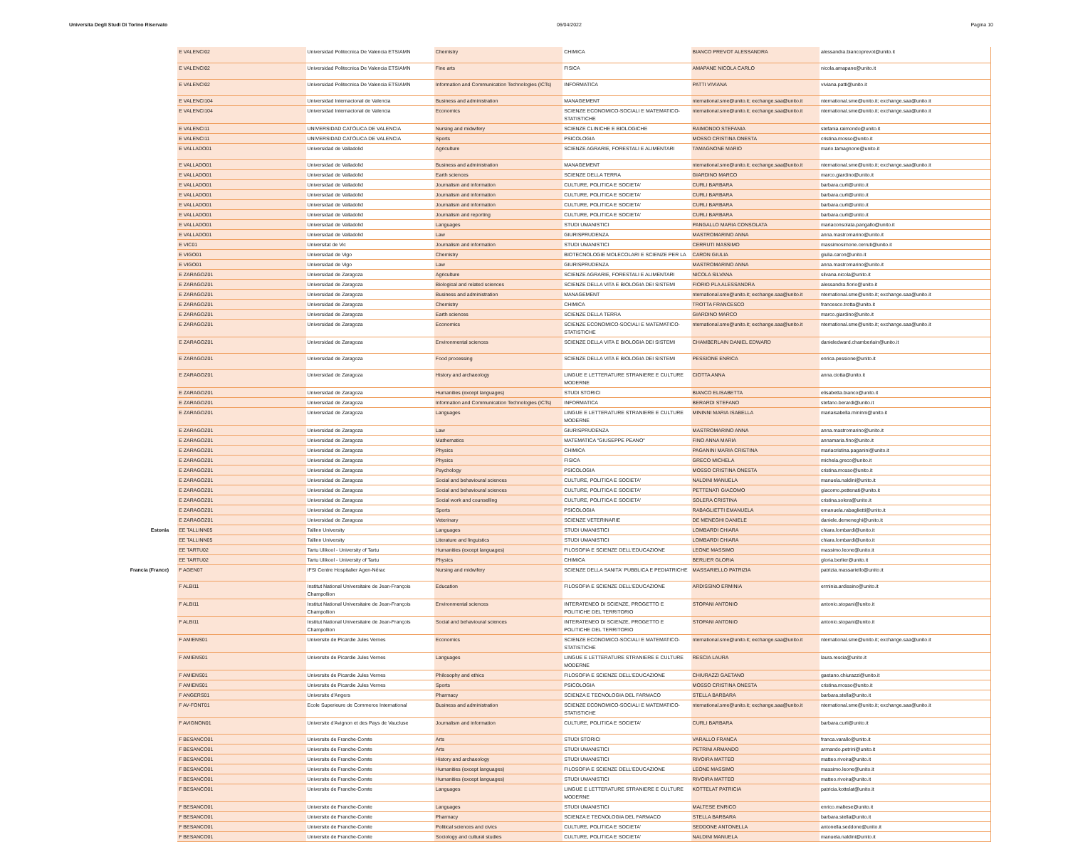Universita Degli Studi Di Torino Riservato 06/04/2022 Pagina 10
| | E VALENCI02 | Universidad Politecnica De Valencia ETSIAMN | Chemistry | CHIMICA | BIANCO PREVOT ALESSANDRA | alessandra.biancoprevot@unito.it |
| | E VALENCI02 | Universidad Politecnica De Valencia ETSIAMN | Fine arts | FISICA | AMAPANE NICOLA CARLO | nicola.amapane@unito.it |
| | E VALENCI02 | Universidad Politecnica De Valencia ETSIAMN | Information and Communication Technologies (ICTs) | INFORMATICA | PATTI VIVIANA | viviana.patti@unito.it |
| | E VALENCI104 | Universidad Internacional de Valencia | Business and administration | MANAGEMENT | nternational.sme@unito.it; exchange.saa@unito.it | nternational.sme@unito.it; exchange.saa@unito.it |
| | E VALENCI104 | Universidad Internacional de Valencia | Economics | SCIENZE ECONOMICO-SOCIALI E MATEMATICO-STATISTICHE | nternational.sme@unito.it; exchange.saa@unito.it | nternational.sme@unito.it; exchange.saa@unito.it |
| | E VALENCI11 | UNIVERSIDAD CATÓLICA DE VALENCIA | Nursing and midwifery | SCIENZE CLINICHE E BIOLOGICHE | RAIMONDO STEFANIA | stefania.raimondo@unito.it |
| | E VALENCI11 | UNIVERSIDAD CATÓLICA DE VALENCIA | Sports | PSICOLOGIA | MOSSO CRISTINA ONESTA | cristina.mosso@unito.it |
| | E VALLADO01 | Universidad de Valladolid | Agriculture | SCIENZE AGRARIE, FORESTALI E ALIMENTARI | TAMAGNONE MARIO | mario.tamagnone@unito.it |
| | E VALLADO01 | Universidad de Valladolid | Business and administration | MANAGEMENT | nternational.sme@unito.it; exchange.saa@unito.it | nternational.sme@unito.it; exchange.saa@unito.it |
| | E VALLADO01 | Universidad de Valladolid | Earth sciences | SCIENZE DELLA TERRA | GIARDINO MARCO | marco.giardino@unito.it |
| | E VALLADO01 | Universidad de Valladolid | Journalism and information | CULTURE, POLITICA E SOCIETA' | CURLI BARBARA | barbara.curli@unito.it |
| | E VALLADO01 | Universidad de Valladolid | Journalism and information | CULTURE, POLITICA E SOCIETA' | CURLI BARBARA | barbara.curli@unito.it |
| | E VALLADO01 | Universidad de Valladolid | Journalism and information | CULTURE, POLITICA E SOCIETA' | CURLI BARBARA | barbara.curli@unito.it |
| | E VALLADO01 | Universidad de Valladolid | Journalism and reporting | CULTURE, POLITICA E SOCIETA' | CURLI BARBARA | barbara.curli@unito.it |
| | E VALLADO01 | Universidad de Valladolid | Languages | STUDI UMANISTICI | PANGALLO MARIA CONSOLATA | mariaconsolata.pangallo@unito.it |
| | E VALLADO01 | Universidad de Valladolid | Law | GIURISPRUDENZA | MASTROMARINO ANNA | anna.mastromarino@unito.it |
| | E VIC01 | Universitat de Vic | Journalism and information | STUDI UMANISTICI | CERRUTI MASSIMO | massimosimone.cerruti@unito.it |
| | E VIGO01 | Universidad de Vigo | Chemistry | BIOTECNOLOGIE MOLECOLARI E SCIENZE PER LA | CARON GIULIA | giulia.caron@unito.it |
| | E VIGO01 | Universidad de Vigo | Law | GIURISPRUDENZA | MASTROMARINO ANNA | anna.mastromarino@unito.it |
| | E ZARAGOZ01 | Universidad de Zaragoza | Agriculture | SCIENZE AGRARIE, FORESTALI E ALIMENTARI | NICOLA SILVANA | silvana.nicola@unito.it |
| | E ZARAGOZ01 | Universidad de Zaragoza | Biological and related sciences | SCIENZE DELLA VITA E BIOLOGIA DEI SISTEMI | FIORIO PLA ALESSANDRA | alessandra.fiorio@unito.it |
| | E ZARAGOZ01 | Universidad de Zaragoza | Business and administration | MANAGEMENT | nternational.sme@unito.it; exchange.saa@unito.it | nternational.sme@unito.it; exchange.saa@unito.it |
| | E ZARAGOZ01 | Universidad de Zaragoza | Chemistry | CHIMICA | TROTTA FRANCESCO | francesco.trotta@unito.it |
| | E ZARAGOZ01 | Universidad de Zaragoza | Earth sciences | SCIENZE DELLA TERRA | GIARDINO MARCO | marco.giardino@unito.it |
| | E ZARAGOZ01 | Universidad de Zaragoza | Economics | SCIENZE ECONOMICO-SOCIALI E MATEMATICO-STATISTICHE | nternational.sme@unito.it; exchange.saa@unito.it | nternational.sme@unito.it; exchange.saa@unito.it |
| | E ZARAGOZ01 | Universidad de Zaragoza | Environmental sciences | SCIENZE DELLA VITA E BIOLOGIA DEI SISTEMI | CHAMBERLAIN DANIEL EDWARD | danieledward.chamberlain@unito.it |
| | E ZARAGOZ01 | Universidad de Zaragoza | Food processing | SCIENZE DELLA VITA E BIOLOGIA DEI SISTEMI | PESSIONE ENRICA | enrica.pessione@unito.it |
| | E ZARAGOZ01 | Universidad de Zaragoza | History and archaeology | LINGUE E LETTERATURE STRANIERE E CULTURE MODERNE | CIOTTA ANNA | anna.ciotta@unito.it |
| | E ZARAGOZ01 | Universidad de Zaragoza | Humanities (except languages) | STUDI STORICI | BIANCO ELISABETTA | elisabetta.bianco@unito.it |
| | E ZARAGOZ01 | Universidad de Zaragoza | Information and Communication Technologies (ICTs) | INFORMATICA | BERARDI STEFANO | stefano.berardi@unito.it |
| | E ZARAGOZ01 | Universidad de Zaragoza | Languages | LINGUE E LETTERATURE STRANIERE E CULTURE MODERNE | MININNI MARIA ISABELLA | mariaisabella.mininni@unito.it |
| | E ZARAGOZ01 | Universidad de Zaragoza | Law | GIURISPRUDENZA | MASTROMARINO ANNA | anna.mastromarino@unito.it |
| | E ZARAGOZ01 | Universidad de Zaragoza | Mathematics | MATEMATICA "GIUSEPPE PEANO" | FINO ANNA MARIA | annamaria.fino@unito.it |
| | E ZARAGOZ01 | Universidad de Zaragoza | Physics | CHIMICA | PAGANINI MARIA CRISTINA | mariacristina.paganini@unito.it |
| | E ZARAGOZ01 | Universidad de Zaragoza | Physics | FISICA | GRECO MICHELA | michela.greco@unito.it |
| | E ZARAGOZ01 | Universidad de Zaragoza | Psychology | PSICOLOGIA | MOSSO CRISTINA ONESTA | cristina.mosso@unito.it |
| | E ZARAGOZ01 | Universidad de Zaragoza | Social and behavioural sciences | CULTURE, POLITICA E SOCIETA' | NALDINI MANUELA | manuela.naldini@unito.it |
| | E ZARAGOZ01 | Universidad de Zaragoza | Social and behavioural sciences | CULTURE, POLITICA E SOCIETA' | PETTENATI GIACOMO | giacomo.pettenati@unito.it |
| | E ZARAGOZ01 | Universidad de Zaragoza | Social work and counselling | CULTURE, POLITICA E SOCIETA' | SOLERA CRISTINA | cristina.solera@unito.it |
| | E ZARAGOZ01 | Universidad de Zaragoza | Sports | PSICOLOGIA | RABAGLIETTI EMANUELA | emanuela.rabaglietti@unito.it |
| | E ZARAGOZ01 | Universidad de Zaragoza | Veterinary | SCIENZE VETERINARIE | DE MENEGHI DANIELE | daniele.demeneghi@unito.it |
| Estonia | EE TALLINN05 | Tallinn University | Languages | STUDI UMANISTICI | LOMBARDI CHIARA | chiara.lombardi@unito.it |
| | EE TALLINN05 | Tallinn University | Literature and linguistics | STUDI UMANISTICI | LOMBARDI CHIARA | chiara.lombardi@unito.it |
| | EE TARTU02 | Tartu Ulikool - University of Tartu | Humanities (except languages) | FILOSOFIA E SCIENZE DELL'EDUCAZIONE | LEONE MASSIMO | massimo.leone@unito.it |
| | EE TARTU02 | Tartu Ulikool - University of Tartu | Physics | CHIMICA | BERLIER GLORIA | gloria.berlier@unito.it |
| Francia (France) | F AGEN07 | IFSI Centre Hospitalier Agen-Nérac | Nursing and midwifery | SCIENZE DELLA SANITA' PUBBLICA E PEDIATRICHE | MASSARIELLO PATRIZIA | patrizia.massariello@unito.it |
| | F ALBI11 | Institut National Universitaire de Jean-François Champollion | Education | FILOSOFIA E SCIENZE DELL'EDUCAZIONE | ARDISSINO ERMINIA | erminia.ardissino@unito.it |
| | F ALBI11 | Institut National Universitaire de Jean-François Champollion | Environmental sciences | INTERATENEO DI SCIENZE, PROGETTO E POLITICHE DEL TERRITORIO | STOPANI ANTONIO | antonio.stopani@unito.it |
| | F ALBI11 | Institut National Universitaire de Jean-François Champollion | Social and behavioural sciences | INTERATENEO DI SCIENZE, PROGETTO E POLITICHE DEL TERRITORIO | STOPANI ANTONIO | antonio.stopani@unito.it |
| | F AMIENS01 | Universite de Picardie Jules Vernes | Economics | SCIENZE ECONOMICO-SOCIALI E MATEMATICO-STATISTICHE | nternational.sme@unito.it; exchange.saa@unito.it | nternational.sme@unito.it; exchange.saa@unito.it |
| | F AMIENS01 | Universite de Picardie Jules Vernes | Languages | LINGUE E LETTERATURE STRANIERE E CULTURE MODERNE | RESCIA LAURA | laura.rescia@unito.it |
| | F AMIENS01 | Universite de Picardie Jules Vernes | Philosophy and ethics | FILOSOFIA E SCIENZE DELL'EDUCAZIONE | CHIURAZZI GAETANO | gaetano.chiurazzi@unito.it |
| | F AMIENS01 | Universite de Picardie Jules Vernes | Sports | PSICOLOGIA | MOSSO CRISTINA ONESTA | cristina.mosso@unito.it |
| | F ANGERS01 | Universite d'Angers | Pharmacy | SCIENZA E TECNOLOGIA DEL FARMACO | STELLA BARBARA | barbara.stella@unito.it |
| | F AV-FONT01 | Ecole Superieure de Commerce International | Business and administration | SCIENZE ECONOMICO-SOCIALI E MATEMATICO-STATISTICHE | nternational.sme@unito.it; exchange.saa@unito.it | nternational.sme@unito.it; exchange.saa@unito.it |
| | F AVIGNON01 | Universite d'Avignon et des Pays de Vaucluse | Journalism and information | CULTURE, POLITICA E SOCIETA' | CURLI BARBARA | barbara.curli@unito.it |
| | F BESANCO01 | Universite de Franche-Comte | Arts | STUDI STORICI | VARALLO FRANCA | franca.varallo@unito.it |
| | F BESANCO01 | Universite de Franche-Comte | Arts | STUDI UMANISTICI | PETRINI ARMANDO | armando.petrini@unito.it |
| | F BESANCO01 | Universite de Franche-Comte | History and archaeology | STUDI UMANISTICI | RIVOIRA MATTEO | matteo.rivoira@unito.it |
| | F BESANCO01 | Universite de Franche-Comte | Humanities (except languages) | FILOSOFIA E SCIENZE DELL'EDUCAZIONE | LEONE MASSIMO | massimo.leone@unito.it |
| | F BESANCO01 | Universite de Franche-Comte | Humanities (except languages) | STUDI UMANISTICI | RIVOIRA MATTEO | matteo.rivoira@unito.it |
| | F BESANCO01 | Universite de Franche-Comte | Languages | LINGUE E LETTERATURE STRANIERE E CULTURE MODERNE | KOTTELAT PATRICIA | patricia.kottelat@unito.it |
| | F BESANCO01 | Universite de Franche-Comte | Languages | STUDI UMANISTICI | MALTESE ENRICO | enrico.maltese@unito.it |
| | F BESANCO01 | Universite de Franche-Comte | Pharmacy | SCIENZA E TECNOLOGIA DEL FARMACO | STELLA BARBARA | barbara.stella@unito.it |
| | F BESANCO01 | Universite de Franche-Comte | Political sciences and civics | CULTURE, POLITICA E SOCIETA' | SEDDONE ANTONELLA | antonella.seddone@unito.it |
| | F BESANCO01 | Universite de Franche-Comte | Sociology and cultural studies | CULTURE, POLITICA E SOCIETA' | NALDINI MANUELA | manuela.naldini@unito.it |